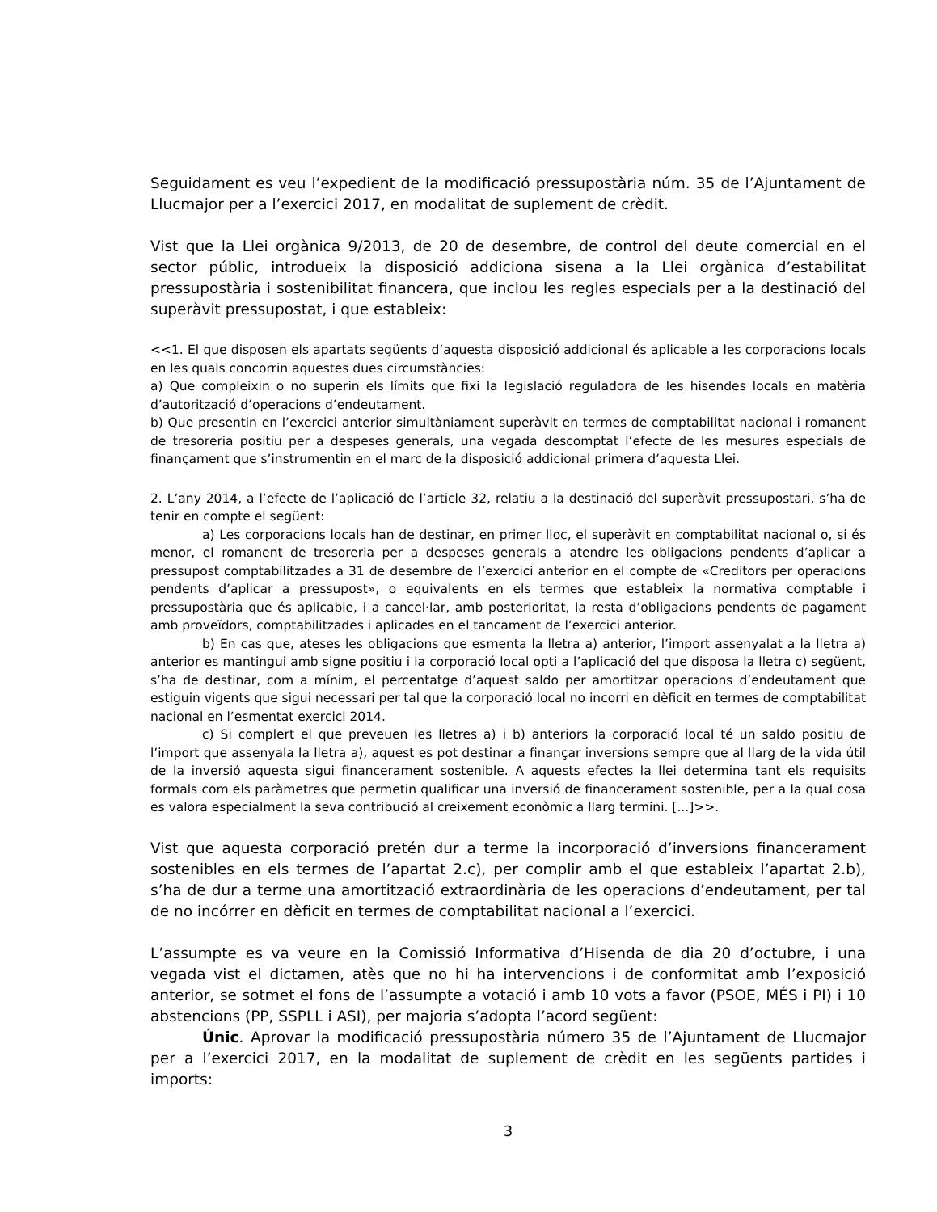Seguidament es veu l’expedient de la modificació pressupostària núm. 35 de l’Ajuntament de Llucmajor per a l’exercici 2017, en modalitat de suplement de crèdit.
Vist que la Llei orgànica 9/2013, de 20 de desembre, de control del deute comercial en el sector públic, introdueix la disposició addiciona sisena a la Llei orgànica d’estabilitat pressupostària i sostenibilitat financera, que inclou les regles especials per a la destinació del superàvit pressupostat, i que estableix:
<<1. El que disposen els apartats següents d’aquesta disposició addicional és aplicable a les corporacions locals en les quals concorrin aquestes dues circumstàncies:
a) Que compleixin o no superin els límits que fixi la legislació reguladora de les hisendes locals en matèria d’autorització d’operacions d’endeutament.
b) Que presentin en l’exercici anterior simultàniament superàvit en termes de comptabilitat nacional i romanent de tresoreria positiu per a despeses generals, una vegada descomptat l’efecte de les mesures especials de finançament que s’instrumentin en el marc de la disposició addicional primera d’aquesta Llei.
2. L’any 2014, a l’efecte de l’aplicació de l’article 32, relatiu a la destinació del superàvit pressupostari, s’ha de tenir en compte el següent:
a) Les corporacions locals han de destinar, en primer lloc, el superàvit en comptabilitat nacional o, si és menor, el romanent de tresoreria per a despeses generals a atendre les obligacions pendents d’aplicar a pressupost comptabilitzades a 31 de desembre de l’exercici anterior en el compte de «Creditors per operacions pendents d’aplicar a pressupost», o equivalents en els termes que estableix la normativa comptable i pressupostària que és aplicable, i a cancel·lar, amb posterioritat, la resta d’obligacions pendents de pagament amb proveïdors, comptabilitzades i aplicades en el tancament de l’exercici anterior.
b) En cas que, ateses les obligacions que esmenta la lletra a) anterior, l’import assenyalat a la lletra a) anterior es mantingui amb signe positiu i la corporació local opti a l’aplicació del que disposa la lletra c) següent, s’ha de destinar, com a mínim, el percentatge d’aquest saldo per amortitzar operacions d’endeutament que estiguin vigents que sigui necessari per tal que la corporació local no incorri en dèficit en termes de comptabilitat nacional en l’esmentat exercici 2014.
c) Si complert el que preveuen les lletres a) i b) anteriors la corporació local té un saldo positiu de l’import que assenyala la lletra a), aquest es pot destinar a finançar inversions sempre que al llarg de la vida útil de la inversió aquesta sigui financerament sostenible. A aquests efectes la llei determina tant els requisits formals com els paràmetres que permetin qualificar una inversió de financerament sostenible, per a la qual cosa es valora especialment la seva contribució al creixement econòmic a llarg termini. [...]>>.
Vist que aquesta corporació pretén dur a terme la incorporació d’inversions financerament sostenibles en els termes de l’apartat 2.c), per complir amb el que estableix l’apartat 2.b), s’ha de dur a terme una amortització extraordinària de les operacions d’endeutament, per tal de no incórrer en dèficit en termes de comptabilitat nacional a l’exercici.
L’assumpte es va veure en la Comissió Informativa d’Hisenda de dia 20 d’octubre, i una vegada vist el dictamen, atès que no hi ha intervencions i de conformitat amb l’exposició anterior, se sotmet el fons de l’assumpte a votació i amb 10 vots a favor (PSOE, MÉS i PI) i 10 abstencions (PP, SSPLL i ASI), per majoria s’adopta l’acord següent:
Únic. Aprovar la modificació pressupostària número 35 de l’Ajuntament de Llucmajor per a l’exercici 2017, en la modalitat de suplement de crèdit en les següents partides i imports:
3